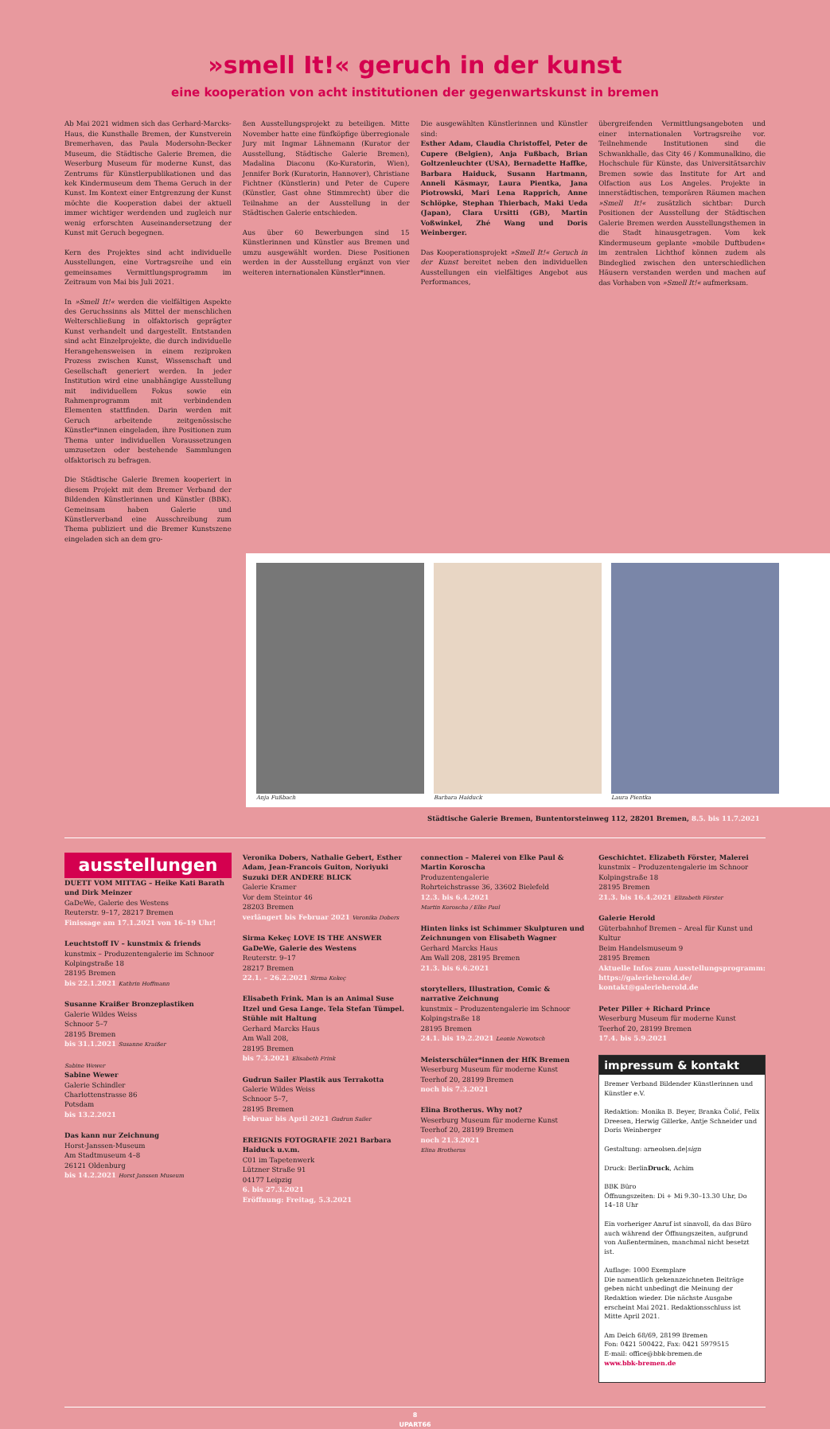»smell It!« geruch in der kunst
eine kooperation von acht institutionen der gegenwartskunst in bremen
Ab Mai 2021 widmen sich das Gerhard-Marcks-Haus, die Kunsthalle Bremen, der Kunstverein Bremerhaven, das Paula Modersohn-Becker Museum, die Städtische Galerie Bremen, die Weserburg Museum für moderne Kunst, das Zentrums für Künstlerpublikationen und das kek Kindermuseum dem Thema Geruch in der Kunst. Im Kontext einer Entgrenzung der Kunst möchte die Kooperation dabei der aktuell immer wichtiger werdenden und zugleich nur wenig erforschten Auseinandersetzung der Kunst mit Geruch begegnen.
Kern des Projektes sind acht individuelle Ausstellungen, eine Vortragsreihe und ein gemeinsames Vermittlungsprogramm im Zeitraum von Mai bis Juli 2021.
In »Smell It!« werden die vielfältigen Aspekte des Geruchssinns als Mittel der menschlichen Welterschließung in olfaktorisch geprägter Kunst verhandelt und dargestellt. Entstanden sind acht Einzelprojekte, die durch individuelle Herangehensweisen in einem reziproken Prozess zwischen Kunst, Wissenschaft und Gesellschaft generiert werden. In jeder Institution wird eine unabhängige Ausstellung mit individuellem Fokus sowie ein Rahmenprogramm mit verbindenden Elementen stattfinden. Darin werden mit Geruch arbeitende zeitgenössische Künstler*innen eingeladen, ihre Positionen zum Thema unter individuellen Voraussetzungen umzusetzen oder bestehende Sammlungen olfaktorisch zu befragen.
Die Städtische Galerie Bremen kooperiert in diesem Projekt mit dem Bremer Verband der Bildenden Künstlerinnen und Künstler (BBK). Gemeinsam haben Galerie und Künstlerverband eine Ausschreibung zum Thema publiziert und die Bremer Kunstszene eingeladen sich an dem gro-
ßen Ausstellungsprojekt zu beteiligen. Mitte November hatte eine fünfköpfige überregionale Jury mit Ingmar Lähnemann (Kurator der Ausstellung, Städtische Galerie Bremen), Madalina Diaconu (Ko-Kuratorin, Wien), Jennifer Bork (Kuratorin, Hannover), Christiane Fichtner (Künstlerin) und Peter de Cupere (Künstler, Gast ohne Stimmrecht) über die Teilnahme an der Ausstellung in der Städtischen Galerie entschieden.
Aus über 60 Bewerbungen sind 15 Künstlerinnen und Künstler aus Bremen und umzu ausgewählt worden. Diese Positionen werden in der Ausstellung ergänzt von vier weiteren internationalen Künstler*innen.
Die ausgewählten Künstlerinnen und Künstler sind:
Esther Adam, Claudia Christoffel, Peter de Cupere (Belgien), Anja Fußbach, Brian Goltzenleuchter (USA), Bernadette Haffke, Barbara Haiduck, Susann Hartmann, Anneli Käsmayr, Laura Pientka, Jana Piotrowski, Mari Lena Rapprich, Anne Schlöpke, Stephan Thierbach, Maki Ueda (Japan), Clara Ursitti (GB), Martin Voßwinkel, Zhé Wang und Doris Weinberger.
Das Kooperationsprojekt »Smell It!« Geruch in der Kunst bereitet neben den individuellen Ausstellungen ein vielfältiges Angebot aus Performances,
übergreifenden Vermittlungsangeboten und einer internationalen Vortragsreihe vor. Teilnehmende Institutionen sind die Schwankhalle, das City 46 / Kommunalkino, die Hochschule für Künste, das Universitätsarchiv Bremen sowie das Institute for Art and Olfaction aus Los Angeles. Projekte in innerstädtischen, temporären Räumen machen »Smell It!« zusätzlich sichtbar: Durch Positionen der Ausstellung der Städtischen Galerie Bremen werden Ausstellungsthemen in die Stadt hinausgetragen. Vom kek Kindermuseum geplante »mobile Duftbuden« im zentralen Lichthof können zudem als Bindeglied zwischen den unterschiedlichen Häusern verstanden werden und machen auf das Vorhaben von »Smell It!« aufmerksam.
Anja Fußbach Barbara Haiduck Laura Pientka
Städtische Galerie Bremen, Buntentorsteinweg 112, 28201 Bremen, 8.5. bis 11.7.2021
ausstellungen
DUETT VOM MITTAG – Heike Kati Barath und Dirk Meinzer
GaDeWe, Galerie des Westens
Reuterstr. 9–17, 28217 Bremen
Finissage am 17.1.2021 von 16–19 Uhr!
Leuchtstoff IV – kunstmix & friends
kunstmix – Produzentengalerie im Schnoor
Kolpingstraße 18
28195 Bremen
bis 22.1.2021 Kathrin Hoffmann
Susanne Kraißer Bronzeplastiken
Galerie Wildes Weiss
Schnoor 5–7
28195 Bremen
bis 31.1.2021 Susanne Kraißer
Sabine Wewer
Sabine Wewer
Galerie Schindler
Charlottenstrasse 86
Potsdam
bis 13.2.2021
Das kann nur Zeichnung
Horst-Janssen-Museum
Am Stadtmuseum 4–8
26121 Oldenburg
bis 14.2.2021 Horst Janssen Museum
Veronika Dobers, Nathalie Gebert, Esther Adam, Jean-Francois Guiton, Noriyuki Suzuki DER ANDERE BLICK
Galerie Kramer
Vor dem Steintor 46
28203 Bremen
verlängert bis Februar 2021 Veronika Dobers
Sirma Kekeç LOVE IS THE ANSWER GaDeWe, Galerie des Westens
Reuterstr. 9–17
28217 Bremen
22.1. – 26.2.2021 Sirma Kekeç
Elisabeth Frink. Man is an Animal Suse Itzel und Gesa Lange. Tela Stefan Tümpel. Stühle mit Haltung
Gerhard Marcks Haus
Am Wall 208,
28195 Bremen
bis 7.3.2021 Elisabeth Frink
Gudrun Sailer Plastik aus Terrakotta
Galerie Wildes Weiss
Schnoor 5–7,
28195 Bremen
Februar bis April 2021 Gudrun Sailer
EREIGNIS FOTOGRAFIE 2021 Barbara Haiduck u.v.m.
C01 im Tapetenwerk
Lützner Straße 91
04177 Leipzig
6. bis 27.3.2021
Eröffnung: Freitag, 5.3.2021
connection – Malerei von Elke Paul & Martin Koroscha
Produzentengalerie
Rohrteichstrasse 36, 33602 Bielefeld
12.3. bis 6.4.2021
Martin Koroscha / Elke Paul
Hinten links ist Schimmer Skulpturen und Zeichnungen von Elisabeth Wagner
Gerhard Marcks Haus
Am Wall 208, 28195 Bremen
21.3. bis 6.6.2021
storytellers, Illustration, Comic & narrative Zeichnung
kunstmix – Produzentengalerie im Schnoor
Kolpingstraße 18
28195 Bremen
24.1. bis 19.2.2021 Leonie Nowotsch
Meisterschüler*innen der HfK Bremen
Weserburg Museum für moderne Kunst
Teerhof 20, 28199 Bremen
noch bis 7.3.2021
Elina Brotherus. Why not?
Weserburg Museum für moderne Kunst
Teerhof 20, 28199 Bremen
noch 21.3.2021
Elina Brotherus
Geschichtet. Elizabeth Förster, Malerei
kunstmix – Produzentengalerie im Schnoor
Kolpingstraße 18
28195 Bremen
21.3. bis 16.4.2021 Elizabeth Förster
Galerie Herold
Güterbahnhof Bremen – Areal für Kunst und Kultur
Beim Handelsmuseum 9
28195 Bremen
Aktuelle Infos zum Ausstellungsprogramm: https://galerieherold.de/ kontakt@galerieherold.de
Peter Piller + Richard Prince
Weserburg Museum für moderne Kunst
Teerhof 20, 28199 Bremen
17.4. bis 5.9.2021
impressum & kontakt
Bremer Verband Bildender Künstlerinnen und Künstler e.V.
Redaktion: Monika B. Beyer, Branka Čolić, Felix Dreesen, Herwig Gillerke, Antje Schneider und Doris Weinberger
Gestaltung: arneolsen.de|sign
Druck: BerlinDruck, Achim
BBK Büro
Öffnungszeiten: Di + Mi 9.30–13.30 Uhr, Do 14–18 Uhr
Ein vorheriger Anruf ist sinnvoll, da das Büro auch während der Öffnungszeiten, aufgrund von Außenterminen, manchmal nicht besetzt ist.
Auflage: 1000 Exemplare
Die namentlich gekennzeichneten Beiträge geben nicht unbedingt die Meinung der Redaktion wieder. Die nächste Ausgabe erscheint Mai 2021. Redaktionsschluss ist Mitte April 2021.
Am Deich 68/69, 28199 Bremen
Fon: 0421 500422, Fax: 0421 5979515
E-mail: office@bbk-bremen.de
www.bbk-bremen.de
8
UPART66